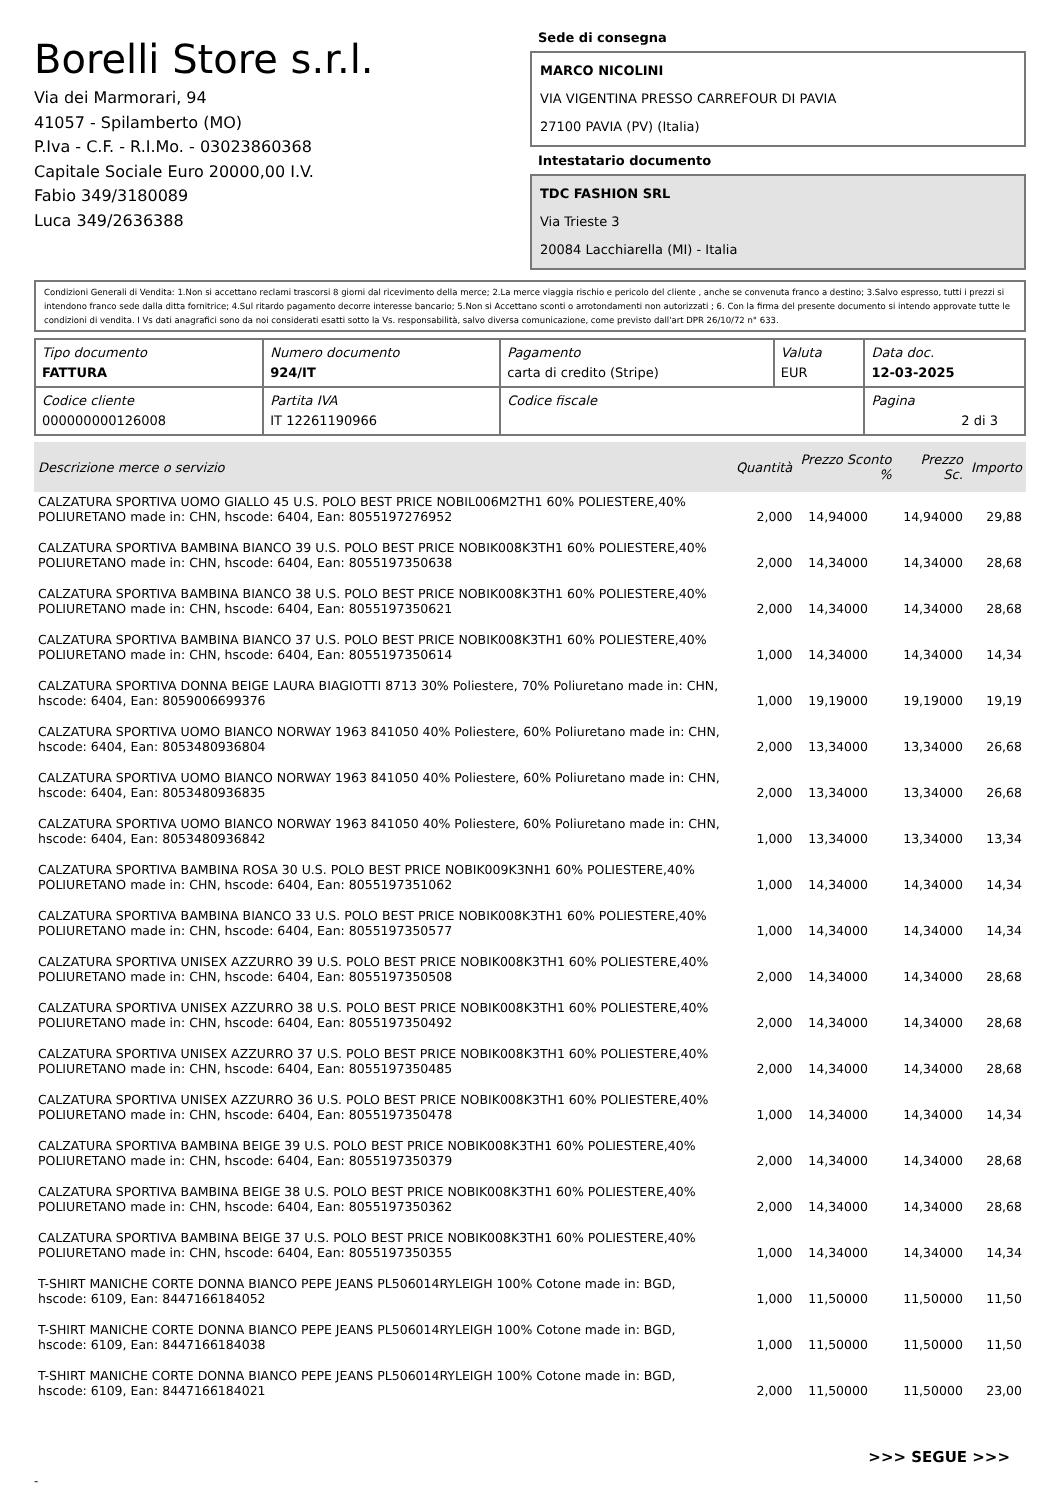Borelli Store s.r.l.
Via dei Marmorari, 94
41057 - Spilamberto (MO)
P.Iva - C.F. - R.I.Mo. - 03023860368
Capitale Sociale Euro 20000,00 I.V.
Fabio 349/3180089
Luca 349/2636388
Sede di consegna
MARCO NICOLINI
VIA VIGENTINA PRESSO CARREFOUR DI PAVIA
27100 PAVIA (PV) (Italia)
Intestatario documento
TDC FASHION SRL
Via Trieste 3
20084 Lacchiarella (MI) - Italia
Condizioni Generali di Vendita: 1.Non si accettano reclami trascorsi 8 giorni dal ricevimento della merce; 2.La merce viaggia rischio e pericolo del cliente , anche se convenuta franco a destino; 3.Salvo espresso, tutti i prezzi si intendono franco sede dalla ditta fornitrice; 4.Sul ritardo pagamento decorre interesse bancario; 5.Non si Accettano sconti o arrotondamenti non autorizzati ; 6. Con la firma del presente documento si intendo approvate tutte le condizioni di vendita. I Vs dati anagrafici sono da noi considerati esatti sotto la Vs. responsabilità, salvo diversa comunicazione, come previsto dall'art DPR 26/10/72 n° 633.
| Tipo documento FATTURA | Numero documento 924/IT | Pagamento carta di credito (Stripe) | Valuta EUR | Data doc. 12-03-2025 |
| Codice cliente 000000000126008 | Partita IVA IT 12261190966 | Codice fiscale | | Pagina 2 di 3 |
| Descrizione merce o servizio | Quantità | Prezzo Sconto % | Prezzo Sc. | Importo |
| --- | --- | --- | --- | --- |
| CALZATURA SPORTIVA UOMO GIALLO 45 U.S. POLO BEST PRICE NOBIL006M2TH1 60% POLIESTERE,40% POLIURETANO made in: CHN, hscode: 6404, Ean: 8055197276952 | 2,000 | 14,94000 | 14,94000 | 29,88 |
| CALZATURA SPORTIVA BAMBINA BIANCO 39 U.S. POLO BEST PRICE NOBIK008K3TH1 60% POLIESTERE,40% POLIURETANO made in: CHN, hscode: 6404, Ean: 8055197350638 | 2,000 | 14,34000 | 14,34000 | 28,68 |
| CALZATURA SPORTIVA BAMBINA BIANCO 38 U.S. POLO BEST PRICE NOBIK008K3TH1 60% POLIESTERE,40% POLIURETANO made in: CHN, hscode: 6404, Ean: 8055197350621 | 2,000 | 14,34000 | 14,34000 | 28,68 |
| CALZATURA SPORTIVA BAMBINA BIANCO 37 U.S. POLO BEST PRICE NOBIK008K3TH1 60% POLIESTERE,40% POLIURETANO made in: CHN, hscode: 6404, Ean: 8055197350614 | 1,000 | 14,34000 | 14,34000 | 14,34 |
| CALZATURA SPORTIVA DONNA BEIGE LAURA BIAGIOTTI 8713 30% Poliestere, 70% Poliuretano made in: CHN, hscode: 6404, Ean: 8059006699376 | 1,000 | 19,19000 | 19,19000 | 19,19 |
| CALZATURA SPORTIVA UOMO BIANCO NORWAY 1963 841050 40% Poliestere, 60% Poliuretano made in: CHN, hscode: 6404, Ean: 8053480936804 | 2,000 | 13,34000 | 13,34000 | 26,68 |
| CALZATURA SPORTIVA UOMO BIANCO NORWAY 1963 841050 40% Poliestere, 60% Poliuretano made in: CHN, hscode: 6404, Ean: 8053480936835 | 2,000 | 13,34000 | 13,34000 | 26,68 |
| CALZATURA SPORTIVA UOMO BIANCO NORWAY 1963 841050 40% Poliestere, 60% Poliuretano made in: CHN, hscode: 6404, Ean: 8053480936842 | 1,000 | 13,34000 | 13,34000 | 13,34 |
| CALZATURA SPORTIVA BAMBINA ROSA 30 U.S. POLO BEST PRICE NOBIK009K3NH1 60% POLIESTERE,40% POLIURETANO made in: CHN, hscode: 6404, Ean: 8055197351062 | 1,000 | 14,34000 | 14,34000 | 14,34 |
| CALZATURA SPORTIVA BAMBINA BIANCO 33 U.S. POLO BEST PRICE NOBIK008K3TH1 60% POLIESTERE,40% POLIURETANO made in: CHN, hscode: 6404, Ean: 8055197350577 | 1,000 | 14,34000 | 14,34000 | 14,34 |
| CALZATURA SPORTIVA UNISEX AZZURRO 39 U.S. POLO BEST PRICE NOBIK008K3TH1 60% POLIESTERE,40% POLIURETANO made in: CHN, hscode: 6404, Ean: 8055197350508 | 2,000 | 14,34000 | 14,34000 | 28,68 |
| CALZATURA SPORTIVA UNISEX AZZURRO 38 U.S. POLO BEST PRICE NOBIK008K3TH1 60% POLIESTERE,40% POLIURETANO made in: CHN, hscode: 6404, Ean: 8055197350492 | 2,000 | 14,34000 | 14,34000 | 28,68 |
| CALZATURA SPORTIVA UNISEX AZZURRO 37 U.S. POLO BEST PRICE NOBIK008K3TH1 60% POLIESTERE,40% POLIURETANO made in: CHN, hscode: 6404, Ean: 8055197350485 | 2,000 | 14,34000 | 14,34000 | 28,68 |
| CALZATURA SPORTIVA UNISEX AZZURRO 36 U.S. POLO BEST PRICE NOBIK008K3TH1 60% POLIESTERE,40% POLIURETANO made in: CHN, hscode: 6404, Ean: 8055197350478 | 1,000 | 14,34000 | 14,34000 | 14,34 |
| CALZATURA SPORTIVA BAMBINA BEIGE 39 U.S. POLO BEST PRICE NOBIK008K3TH1 60% POLIESTERE,40% POLIURETANO made in: CHN, hscode: 6404, Ean: 8055197350379 | 2,000 | 14,34000 | 14,34000 | 28,68 |
| CALZATURA SPORTIVA BAMBINA BEIGE 38 U.S. POLO BEST PRICE NOBIK008K3TH1 60% POLIESTERE,40% POLIURETANO made in: CHN, hscode: 6404, Ean: 8055197350362 | 2,000 | 14,34000 | 14,34000 | 28,68 |
| CALZATURA SPORTIVA BAMBINA BEIGE 37 U.S. POLO BEST PRICE NOBIK008K3TH1 60% POLIESTERE,40% POLIURETANO made in: CHN, hscode: 6404, Ean: 8055197350355 | 1,000 | 14,34000 | 14,34000 | 14,34 |
| T-SHIRT MANICHE CORTE DONNA BIANCO PEPE JEANS PL506014RYLEIGH 100% Cotone made in: BGD, hscode: 6109, Ean: 8447166184052 | 1,000 | 11,50000 | 11,50000 | 11,50 |
| T-SHIRT MANICHE CORTE DONNA BIANCO PEPE JEANS PL506014RYLEIGH 100% Cotone made in: BGD, hscode: 6109, Ean: 8447166184038 | 1,000 | 11,50000 | 11,50000 | 11,50 |
| T-SHIRT MANICHE CORTE DONNA BIANCO PEPE JEANS PL506014RYLEIGH 100% Cotone made in: BGD, hscode: 6109, Ean: 8447166184021 | 2,000 | 11,50000 | 11,50000 | 23,00 |
>>> SEGUE >>>
-